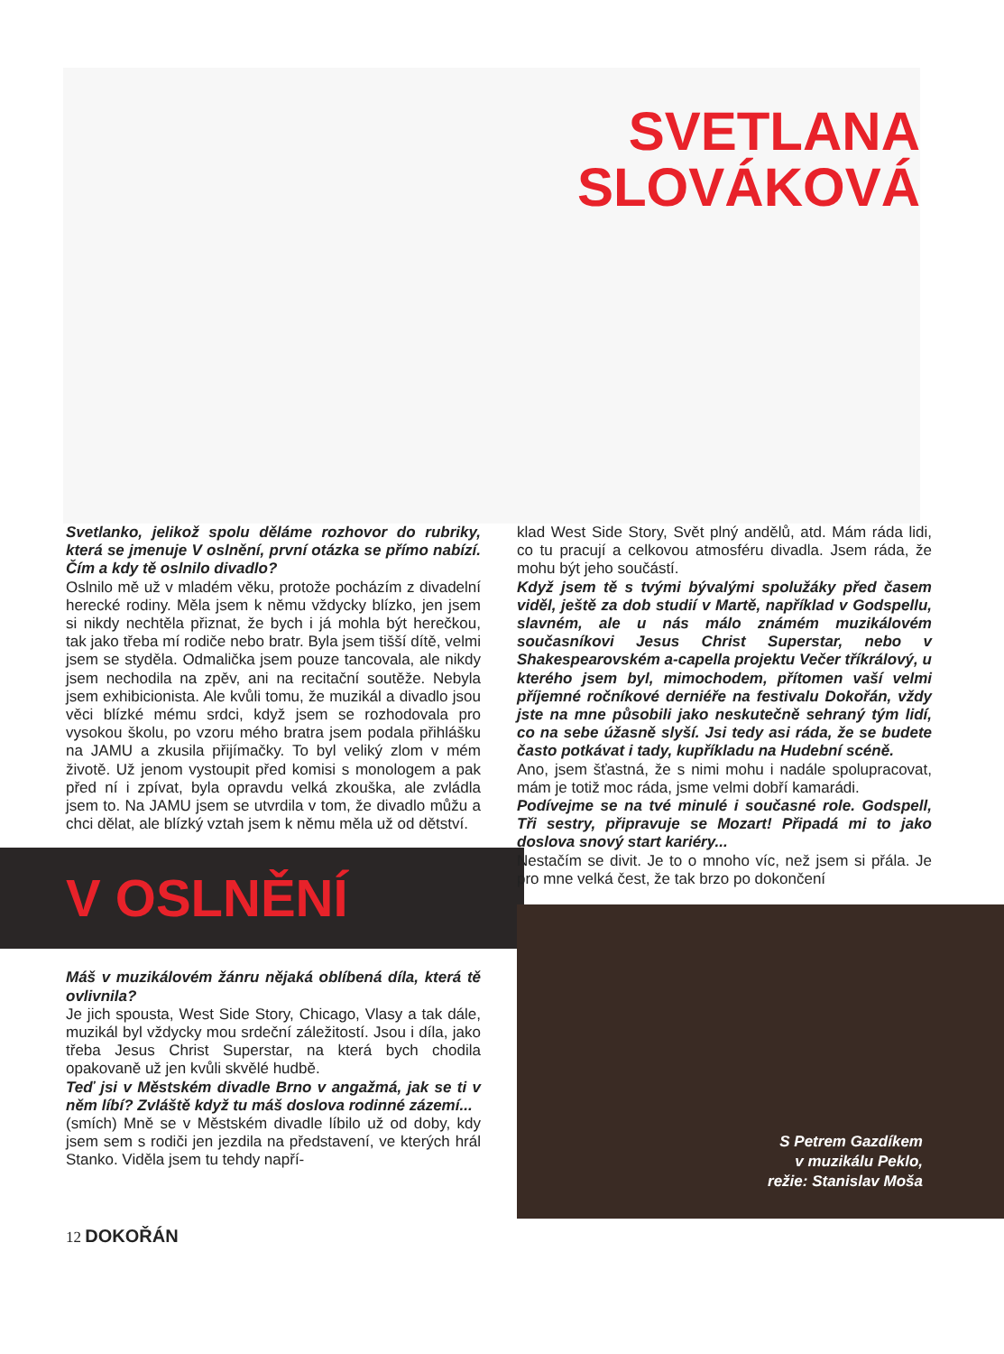SVETLANA
SLOVÁKOVÁ
Svetlanko, jelikož spolu děláme rozhovor do rubriky, která se jmenuje V oslnění, první otázka se přímo nabízí. Čím a kdy tě oslnilo divadlo?
Oslnilo mě už v mladém věku, protože pocházím z divadelní herecké rodiny. Měla jsem k němu vždycky blízko, jen jsem si nikdy nechtěla přiznat, že bych i já mohla být herečkou, tak jako třeba mí rodiče nebo bratr. Byla jsem tišší dítě, velmi jsem se styděla. Odmalička jsem pouze tancovala, ale nikdy jsem nechodila na zpěv, ani na recitační soutěže. Nebyla jsem exhibicionista. Ale kvůli tomu, že muzikál a divadlo jsou věci blízké mému srdci, když jsem se rozhodovala pro vysokou školu, po vzoru mého bratra jsem podala přihlášku na JAMU a zkusila přijímačky. To byl veliký zlom v mém životě. Už jenom vystoupit před komisi s monologem a pak před ní i zpívat, byla opravdu velká zkouška, ale zvládla jsem to. Na JAMU jsem se utvrdila v tom, že divadlo můžu a chci dělat, ale blízký vztah jsem k němu měla už od dětství.
V OSLNĚNÍ
Máš v muzikálovém žánru nějaká oblíbená díla, která tě ovlivnila?
Je jich spousta, West Side Story, Chicago, Vlasy a tak dále, muzikál byl vždycky mou srdeční záležitostí. Jsou i díla, jako třeba Jesus Christ Superstar, na která bych chodila opakovaně už jen kvůli skvělé hudbě.
Teď jsi v Městském divadle Brno v angažmá, jak se ti v něm líbí? Zvláště když tu máš doslova rodinné zázemí...
(smích) Mně se v Městském divadle líbilo už od doby, kdy jsem sem s rodiči jen jezdila na představení, ve kterých hrál Stanko. Viděla jsem tu tehdy napří-
klad West Side Story, Svět plný andělů, atd. Mám ráda lidi, co tu pracují a celkovou atmosféru divadla. Jsem ráda, že mohu být jeho součástí.
Když jsem tě s tvými bývalými spolužáky před časem viděl, ještě za dob studií v Martě, například v Godspellu, slavném, ale u nás málo známém muzikálovém současníkovi Jesus Christ Superstar, nebo v Shakespearovském a-capella projektu Večer tříkrálový, u kterého jsem byl, mimochodem, přítomen vaší velmi příjemné ročníkové derniéře na festivalu Dokořán, vždy jste na mne působili jako neskutečně sehraný tým lidí, co na sebe úžasně slyší. Jsi tedy asi ráda, že se budete často potkávat i tady, kupříkladu na Hudební scéně.
Ano, jsem šťastná, že s nimi mohu i nadále spolupracovat, mám je totiž moc ráda, jsme velmi dobří kamarádi.
Podívejme se na tvé minulé i současné role. Godspell, Tři sestry, připravuje se Mozart! Připadá mi to jako doslova snový start kariéry...
Nestačím se divit. Je to o mnoho víc, než jsem si přála. Je pro mne velká čest, že tak brzo po dokončení
S Petrem Gazdíkem
v muzikálu Peklo,
režie: Stanislav Moša
12 DOKOŘÁN